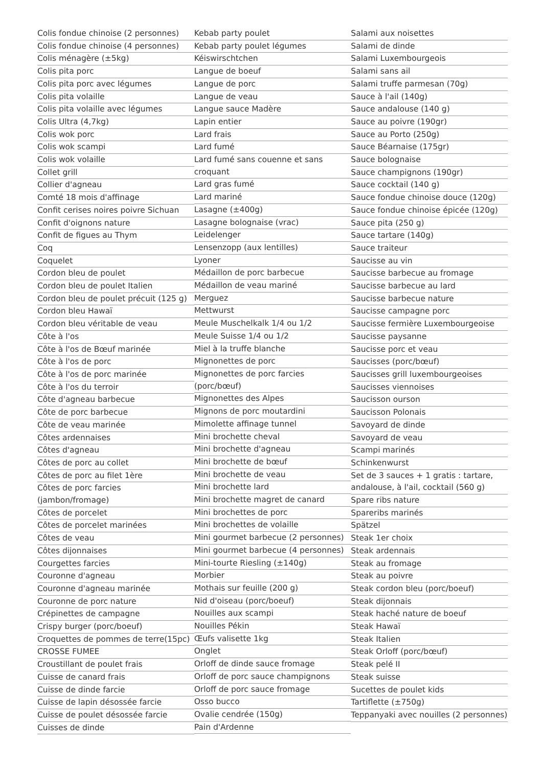Colis fondue chinoise (2 personnes)
Colis fondue chinoise (4 personnes)
Colis ménagère (±5kg)
Colis pita porc
Colis pita porc avec légumes
Colis pita volaille
Colis pita volaille avec légumes
Colis Ultra (4,7kg)
Colis wok porc
Colis wok scampi
Colis wok volaille
Collet grill
Collier d'agneau
Comté 18 mois d'affinage
Confit cerises noires poivre Sichuan
Confit d'oignons nature
Confit de figues au Thym
Coq
Coquelet
Cordon bleu de poulet
Cordon bleu de poulet Italien
Cordon bleu de poulet précuit (125 g)
Cordon bleu Hawaï
Cordon bleu véritable de veau
Côte à l'os
Côte à l'os de Bœuf marinée
Côte à l'os de porc
Côte à l'os de porc marinée
Côte à l'os du terroir
Côte d'agneau barbecue
Côte de porc barbecue
Côte de veau marinée
Côtes ardennaises
Côtes d'agneau
Côtes de porc au collet
Côtes de porc au filet 1ère
Côtes de porc farcies (jambon/fromage)
Côtes de porcelet
Côtes de porcelet marinées
Côtes de veau
Côtes dijonnaises
Courgettes farcies
Couronne d'agneau
Couronne d'agneau marinée
Couronne de porc nature
Crépinettes de campagne
Crispy burger (porc/boeuf)
Croquettes de pommes de terre(15pc)
CROSSE FUMEE
Croustillant de poulet frais
Cuisse de canard frais
Cuisse de dinde farcie
Cuisse de lapin désossée farcie
Cuisse de poulet désossée farcie
Cuisses de dinde
Kebab party poulet
Kebab party poulet légumes
Kéiswirschtchen
Langue de boeuf
Langue de porc
Langue de veau
Langue sauce Madère
Lapin entier
Lard frais
Lard fumé
Lard fumé sans couenne et sans croquant
Lard gras fumé
Lard mariné
Lasagne (±400g)
Lasagne bolognaise (vrac)
Leidelenger
Lensenzopp (aux lentilles)
Lyoner
Médaillon de porc barbecue
Médaillon de veau mariné
Merguez
Mettwurst
Meule Muschelkalk 1/4 ou 1/2
Meule Suisse 1/4 ou 1/2
Miel à la truffe blanche
Mignonettes de porc
Mignonettes de porc farcies (porc/bœuf)
Mignonettes des Alpes
Mignons de porc moutardini
Mimolette affinage tunnel
Mini brochette cheval
Mini brochette d'agneau
Mini brochette de bœuf
Mini brochette de veau
Mini brochette lard
Mini brochette magret de canard
Mini brochettes de porc
Mini brochettes de volaille
Mini gourmet barbecue (2 personnes)
Mini gourmet barbecue (4 personnes)
Mini-tourte Riesling (±140g)
Morbier
Mothais sur feuille (200 g)
Nid d'oiseau (porc/boeuf)
Nouilles aux scampi
Nouilles Pékin
Œufs valisette 1kg
Onglet
Orloff de dinde sauce fromage
Orloff de porc sauce champignons
Orloff de porc sauce fromage
Osso bucco
Ovalie cendrée (150g)
Pain d'Ardenne
Salami aux noisettes
Salami de dinde
Salami Luxembourgeois
Salami sans ail
Salami truffe parmesan (70g)
Sauce à l'ail (140g)
Sauce andalouse (140 g)
Sauce au poivre (190gr)
Sauce au Porto (250g)
Sauce Béarnaise (175gr)
Sauce bolognaise
Sauce champignons (190gr)
Sauce cocktail (140 g)
Sauce fondue chinoise douce (120g)
Sauce fondue chinoise épicée (120g)
Sauce pita (250 g)
Sauce tartare (140g)
Sauce traiteur
Saucisse au vin
Saucisse barbecue au fromage
Saucisse barbecue au lard
Saucisse barbecue nature
Saucisse campagne porc
Saucisse fermière Luxembourgeoise
Saucisse paysanne
Saucisse porc et veau
Saucisses (porc/bœuf)
Saucisses grill luxembourgeoises
Saucisses viennoises
Saucisson ourson
Saucisson Polonais
Savoyard de dinde
Savoyard de veau
Scampi marinés
Schinkenwurst
Set de 3 sauces + 1 gratis : tartare, andalouse, à l'ail, cocktail (560 g)
Spare ribs nature
Spareribs marinés
Spätzel
Steak 1er choix
Steak ardennais
Steak au fromage
Steak au poivre
Steak cordon bleu (porc/boeuf)
Steak dijonnais
Steak haché nature de boeuf
Steak Hawaï
Steak Italien
Steak Orloff (porc/bœuf)
Steak pelé II
Steak suisse
Sucettes de poulet kids
Tartiflette (±750g)
Teppanyaki avec nouilles (2 personnes)